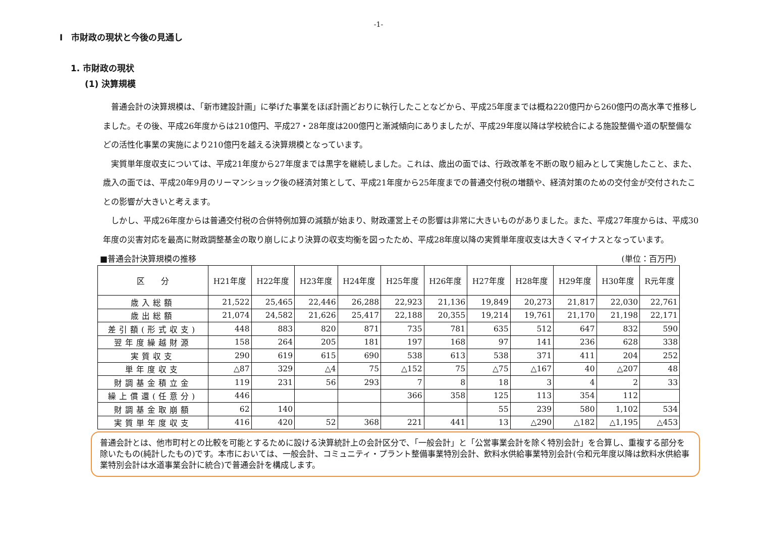-1-
Ⅰ　市財政の現状と今後の見通し
1. 市財政の現状
(1) 決算規模
普通会計の決算規模は、「新市建設計画」に挙げた事業をほぼ計画どおりに執行したことなどから、平成25年度までは概ね220億円から260億円の高水準で推移しました。その後、平成26年度からは210億円、平成27・28年度は200億円と漸減傾向にありましたが、平成29年度以降は学校統合による施設整備や道の駅整備などの活性化事業の実施により210億円を越える決算規模となっています。
実質単年度収支については、平成21年度から27年度までは黒字を継続しました。これは、歳出の面では、行政改革を不断の取り組みとして実施したこと、また、歳入の面では、平成20年9月のリーマンショック後の経済対策として、平成21年度から25年度までの普通交付税の増額や、経済対策のための交付金が交付されたことの影響が大きいと考えます。
しかし、平成26年度からは普通交付税の合併特例加算の減額が始まり、財政運営上その影響は非常に大きいものがありました。また、平成27年度からは、平成30年度の災害対応を最高に財政調整基金の取り崩しにより決算の収支均衡を図ったため、平成28年度以降の実質単年度収支は大きくマイナスとなっています。
■普通会計決算規模の推移 (単位：百万円)
| 区 分 | H21年度 | H22年度 | H23年度 | H24年度 | H25年度 | H26年度 | H27年度 | H28年度 | H29年度 | H30年度 | R元年度 |
| --- | --- | --- | --- | --- | --- | --- | --- | --- | --- | --- | --- |
| 歳入総額 | 21,522 | 25,465 | 22,446 | 26,288 | 22,923 | 21,136 | 19,849 | 20,273 | 21,817 | 22,030 | 22,761 |
| 歳出総額 | 21,074 | 24,582 | 21,626 | 25,417 | 22,188 | 20,355 | 19,214 | 19,761 | 21,170 | 21,198 | 22,171 |
| 差引額(形式収支) | 448 | 883 | 820 | 871 | 735 | 781 | 635 | 512 | 647 | 832 | 590 |
| 翌年度繰越財源 | 158 | 264 | 205 | 181 | 197 | 168 | 97 | 141 | 236 | 628 | 338 |
| 実質収支 | 290 | 619 | 615 | 690 | 538 | 613 | 538 | 371 | 411 | 204 | 252 |
| 単年度収支 | △87 | 329 | △4 | 75 | △152 | 75 | △75 | △167 | 40 | △207 | 48 |
| 財調基金積立金 | 119 | 231 | 56 | 293 | 7 | 8 | 18 | 3 | 4 | 2 | 33 |
| 繰上償還(任意分) | 446 | | | | 366 | 358 | 125 | 113 | 354 | 112 | |
| 財調基金取崩額 | 62 | 140 | | | | | 55 | 239 | 580 | 1,102 | 534 |
| 実質単年度収支 | 416 | 420 | 52 | 368 | 221 | 441 | 13 | △290 | △182 | △1,195 | △453 |
普通会計とは、他市町村との比較を可能とするために設ける決算統計上の会計区分で、「一般会計」と「公営事業会計を除く特別会計」を合算し、重複する部分を除いたもの(純計したもの)です。本市においては、一般会計、コミュニティ・プラント整備事業特別会計、飲料水供給事業特別会計(令和元年度以降は飲料水供給事業特別会計は水道事業会計に統合)で普通会計を構成します。